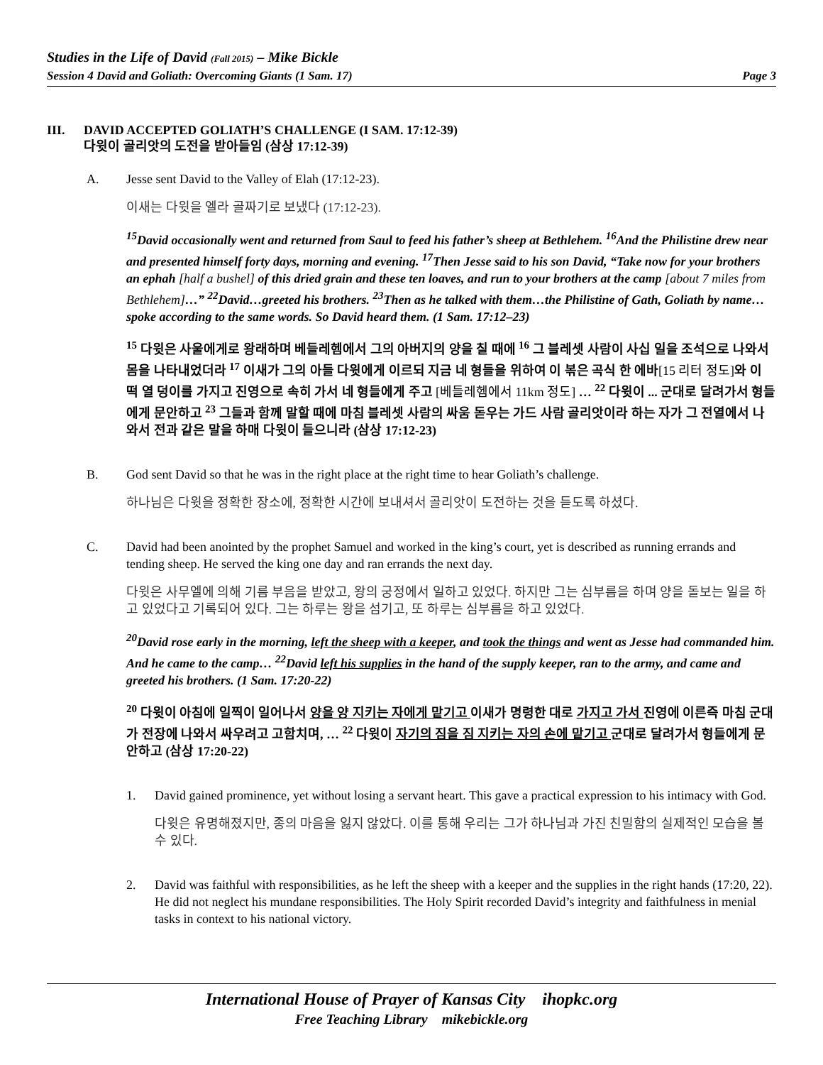Studies in the Life of David (Fall 2015) – Mike Bickle
Session 4 David and Goliath: Overcoming Giants (1 Sam. 17) Page 3
III. DAVID ACCEPTED GOLIATH’S CHALLENGE (I SAM. 17:12-39)
다윗이 골리앗의 도전을 받아들임 (삼상 17:12-39)
A. Jesse sent David to the Valley of Elah (17:12-23).
이새는 다윗을 엘라 골짜기로 보냈다 (17:12-23).
<sup>15</sup> David occasionally went and returned from Saul to feed his father’s sheep at Bethlehem. <sup>16</sup>And the Philistine drew near and presented himself forty days, morning and evening. <sup>17</sup>Then Jesse said to his son David, “Take now for your brothers an ephah [half a bushel] of this dried grain and these ten loaves, and run to your brothers at the camp [about 7 miles from Bethlehem]…” <sup>22</sup>David…greeted his brothers. <sup>23</sup>Then as he talked with them…the Philistine of Gath, Goliath by name…spoke according to the same words. So David heard them. (1 Sam. 17:12–23)
<sup>15</sup> 다윗은 사울에게로 왕래하며 베들레헴에서 그의 아버지의 양을 칠 때에 <sup>16</sup> 그 블레셋 사람이 사십 일을 조석으로 나와서 몸을 나타내었더라 <sup>17</sup> 이새가 그의 아들 다윗에게 이르되 지금 네 형들을 위하여 이 볶은 곡식 한 에바[15 리터 정도] 와 이 떡 열 덩이를 가지고 진영으로 속히 가서 네 형들에게 주고 [베들레헴에서 11km 정도] … <sup>22</sup> 다윗이 ... 군대로 달려가서 형들에게 문안하고 <sup>23</sup> 그들과 함께 말할 때에 마침 블레셋 사람의 싸움 돋우는 가드 사람 골리앗이라 하는 자가 그 전열에서 나와서 전과 같은 말을 하매 다윗이 들으니라 (삼상 17:12-23)
B. God sent David so that he was in the right place at the right time to hear Goliath’s challenge.
하나님은 다윗을 정확한 장소에, 정확한 시간에 보내셔서 골리앗이 도전하는 것을 듣도록 하셨다.
C. David had been anointed by the prophet Samuel and worked in the king’s court, yet is described as running errands and tending sheep. He served the king one day and ran errands the next day.
다윗은 사무엘에 의해 기름 부음을 받았고, 왕의 궁정에서 일하고 있었다. 하지만 그는 심부름을 하며 양을 돌보는 일을 하고 있었다고 기록되어 있다. 그는 하루는 왕을 섬기고, 또 하루는 심부름을 하고 있었다.
<sup>20</sup> David rose early in the morning, left the sheep with a keeper, and took the things and went as Jesse had commanded him. And he came to the camp… <sup>22</sup>David left his supplies in the hand of the supply keeper, ran to the army, and came and greeted his brothers. (1 Sam. 17:20-22)
<sup>20</sup> 다윗이 아침에 일찍이 일어나서 양을 양 지키는 자에게 맡기고 이새가 명령한 대로 가지고 가서 진영에 이른즉 마침 군대가 전장에 나와서 싸우려고 고함치며, … <sup>22</sup> 다윗이 자기의 짐을 짐 지키는 자의 손에 맡기고 군대로 달려가서 형들에게 문안하고 (삼상 17:20-22)
1. David gained prominence, yet without losing a servant heart. This gave a practical expression to his intimacy with God.
다윗은 유명해졌지만, 종의 마음을 잃지 않았다. 이를 통해 우리는 그가 하나님과 가진 친밀함의 실제적인 모습을 볼 수 있다.
2. David was faithful with responsibilities, as he left the sheep with a keeper and the supplies in the right hands (17:20, 22). He did not neglect his mundane responsibilities. The Holy Spirit recorded David’s integrity and faithfulness in menial tasks in context to his national victory.
International House of Prayer of Kansas City ihopkc.org
Free Teaching Library mikebickle.org